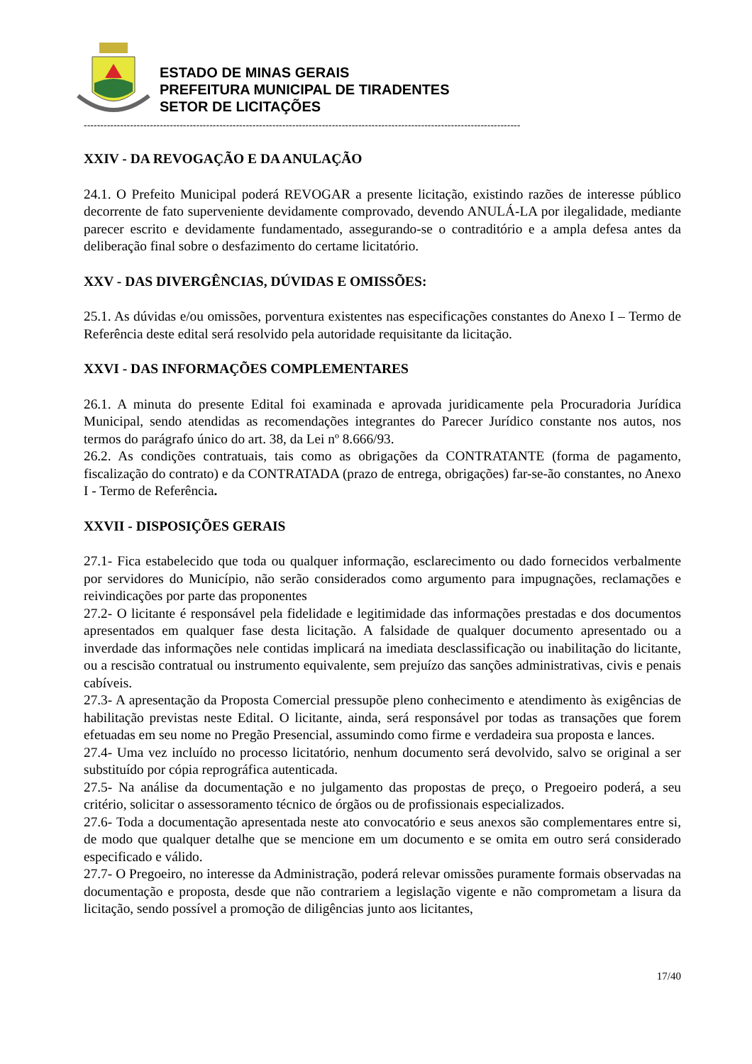ESTADO DE MINAS GERAIS
PREFEITURA MUNICIPAL DE TIRADENTES
SETOR DE LICITAÇÕES
------------------------------------------------------------------------------------------------------------------------------------
XXIV - DA REVOGAÇÃO E DA ANULAÇÃO
24.1. O Prefeito Municipal poderá REVOGAR a presente licitação, existindo razões de interesse público decorrente de fato superveniente devidamente comprovado, devendo ANULÁ-LA por ilegalidade, mediante parecer escrito e devidamente fundamentado, assegurando-se o contraditório e a ampla defesa antes da deliberação final sobre o desfazimento do certame licitatório.
XXV - DAS DIVERGÊNCIAS, DÚVIDAS E OMISSÕES:
25.1. As dúvidas e/ou omissões, porventura existentes nas especificações constantes do Anexo I – Termo de Referência deste edital será resolvido pela autoridade requisitante da licitação.
XXVI - DAS INFORMAÇÕES COMPLEMENTARES
26.1. A minuta do presente Edital foi examinada e aprovada juridicamente pela Procuradoria Jurídica Municipal, sendo atendidas as recomendações integrantes do Parecer Jurídico constante nos autos, nos termos do parágrafo único do art. 38, da Lei nº 8.666/93.
26.2. As condições contratuais, tais como as obrigações da CONTRATANTE (forma de pagamento, fiscalização do contrato) e da CONTRATADA (prazo de entrega, obrigações) far-se-ão constantes, no Anexo I - Termo de Referência.
XXVII - DISPOSIÇÕES GERAIS
27.1- Fica estabelecido que toda ou qualquer informação, esclarecimento ou dado fornecidos verbalmente por servidores do Município, não serão considerados como argumento para impugnações, reclamações e reivindicações por parte das proponentes
27.2- O licitante é responsável pela fidelidade e legitimidade das informações prestadas e dos documentos apresentados em qualquer fase desta licitação. A falsidade de qualquer documento apresentado ou a inverdade das informações nele contidas implicará na imediata desclassificação ou inabilitação do licitante, ou a rescisão contratual ou instrumento equivalente, sem prejuízo das sanções administrativas, civis e penais cabíveis.
27.3- A apresentação da Proposta Comercial pressupõe pleno conhecimento e atendimento às exigências de habilitação previstas neste Edital. O licitante, ainda, será responsável por todas as transações que forem efetuadas em seu nome no Pregão Presencial, assumindo como firme e verdadeira sua proposta e lances.
27.4- Uma vez incluído no processo licitatório, nenhum documento será devolvido, salvo se original a ser substituído por cópia reprográfica autenticada.
27.5- Na análise da documentação e no julgamento das propostas de preço, o Pregoeiro poderá, a seu critério, solicitar o assessoramento técnico de órgãos ou de profissionais especializados.
27.6- Toda a documentação apresentada neste ato convocatório e seus anexos são complementares entre si, de modo que qualquer detalhe que se mencione em um documento e se omita em outro será considerado especificado e válido.
27.7- O Pregoeiro, no interesse da Administração, poderá relevar omissões puramente formais observadas na documentação e proposta, desde que não contrariem a legislação vigente e não comprometam a lisura da licitação, sendo possível a promoção de diligências junto aos licitantes,
17/40